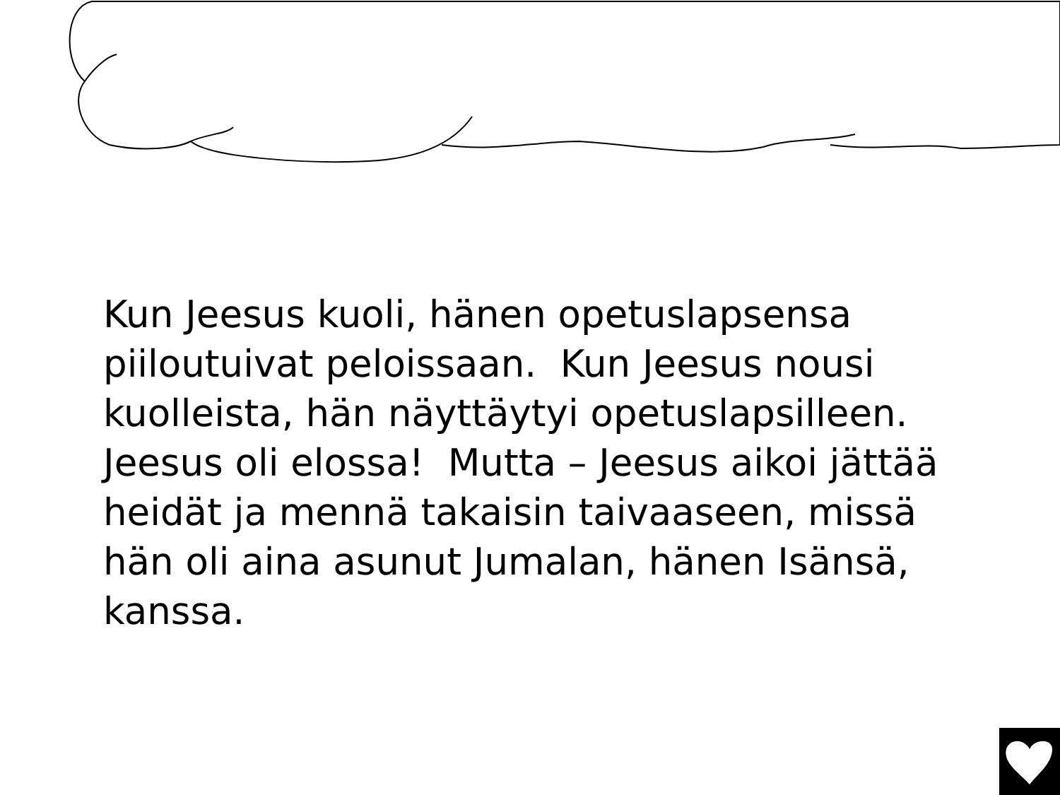Kun Jeesus kuoli, hänen opetuslapsensa piiloutuivat peloissaan. Kun Jeesus nousi kuolleista, hän näyttäytyi opetuslapsilleen. Jeesus oli elossa! Mutta – Jeesus aikoi jättää heidät ja mennä takaisin taivaaseen, missä hän oli aina asunut Jumalan, hänen Isänsä, kanssa.